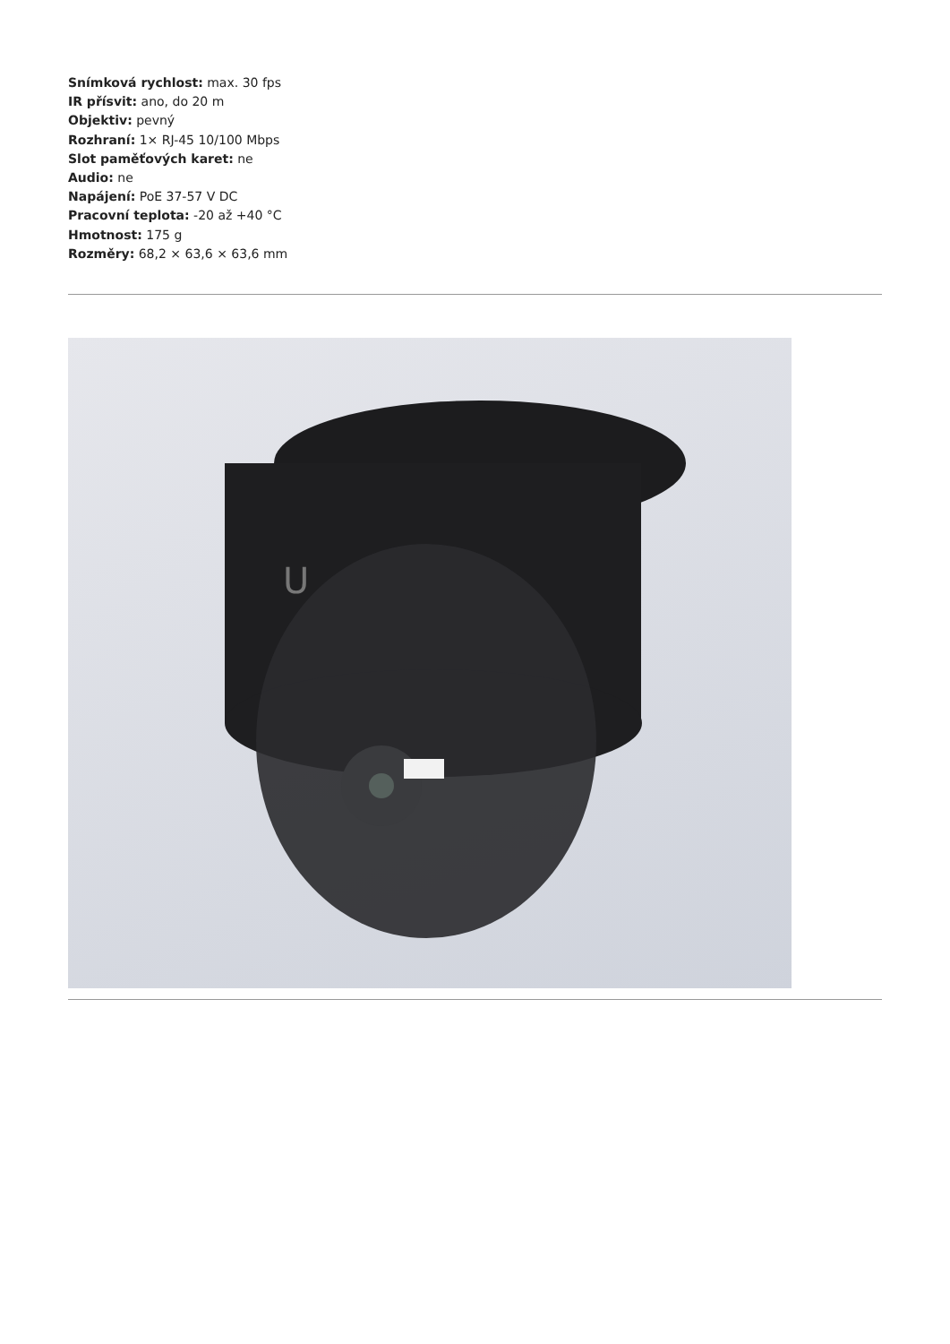Snímková rychlost: max. 30 fps
IR přísvit: ano, do 20 m
Objektiv: pevný
Rozhraní: 1× RJ-45 10/100 Mbps
Slot paměťových karet: ne
Audio: ne
Napájení: PoE 37-57 V DC
Pracovní teplota: -20 až +40 °C
Hmotnost: 175 g
Rozměry: 68,2 × 63,6 × 63,6 mm
U